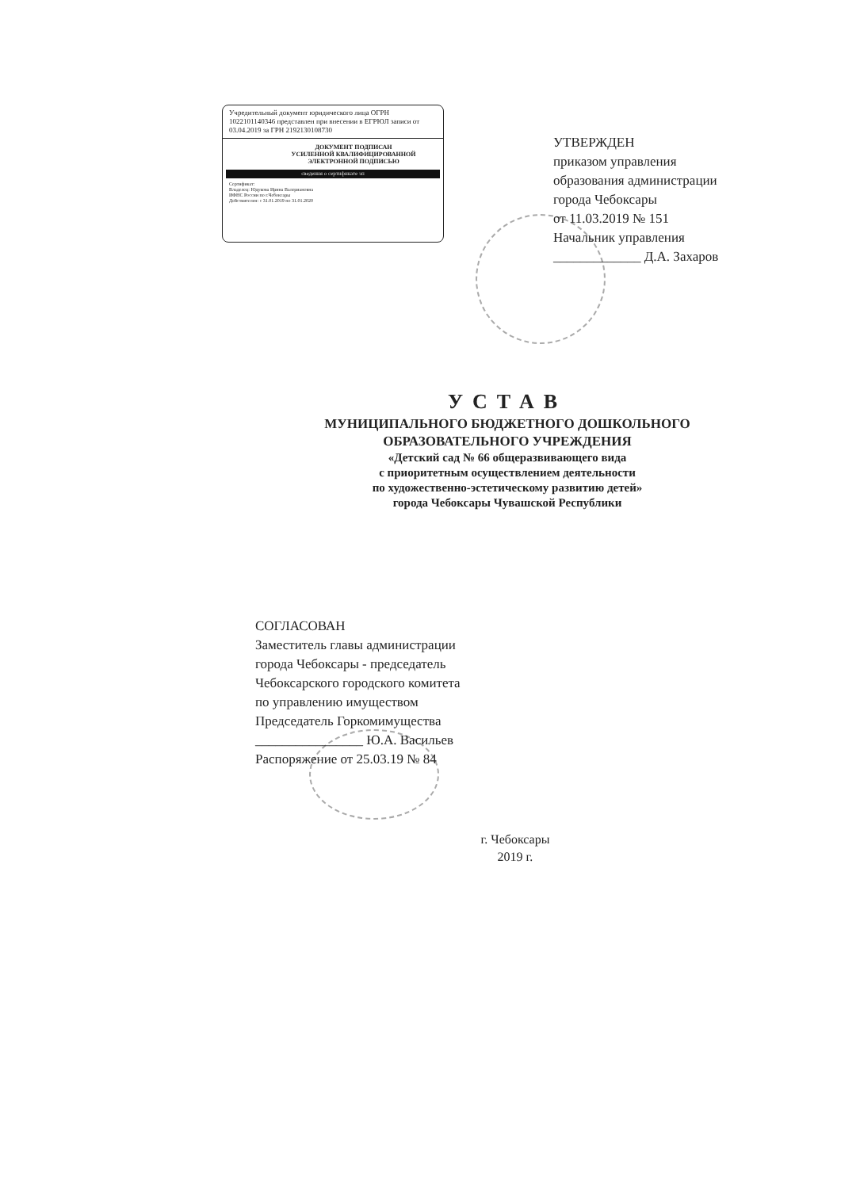Учредительный документ юридического лица ОГРН 1022101140346 представлен при внесении в ЕГРЮЛ записи от 03.04.2019 за ГРН 2192130108730
ДОКУМЕНТ ПОДПИСАН
УСИЛЕННОЙ КВАЛИФИЦИРОВАННОЙ
ЭЛЕКТРОННОЙ ПОДПИСЬЮ
сведения о сертификате эп
Сертификат:
Владелец: Юдукова Ирина Валериановна
ИФНС России по г.Чебоксары
Действителен: с 31.01.2019 по 31.01.2020
УТВЕРЖДЕН
приказом управления
образования администрации
города Чебоксары
от 11.03.2019 № 151
Начальник управления
_____________ Д.А. Захаров
УСТАВ
МУНИЦИПАЛЬНОГО БЮДЖЕТНОГО ДОШКОЛЬНОГО
ОБРАЗОВАТЕЛЬНОГО УЧРЕЖДЕНИЯ
«Детский сад № 66 общеразвивающего вида
с приоритетным осуществлением деятельности
по художественно-эстетическому развитию детей»
города Чебоксары Чувашской Республики
СОГЛАСОВАН
Заместитель главы администрации
города Чебоксары - председатель
Чебоксарского городского комитета
по управлению имуществом
Председатель Горкомимущества
________________ Ю.А. Васильев
Распоряжение от 25.03.19 № 84
г. Чебоксары
2019 г.